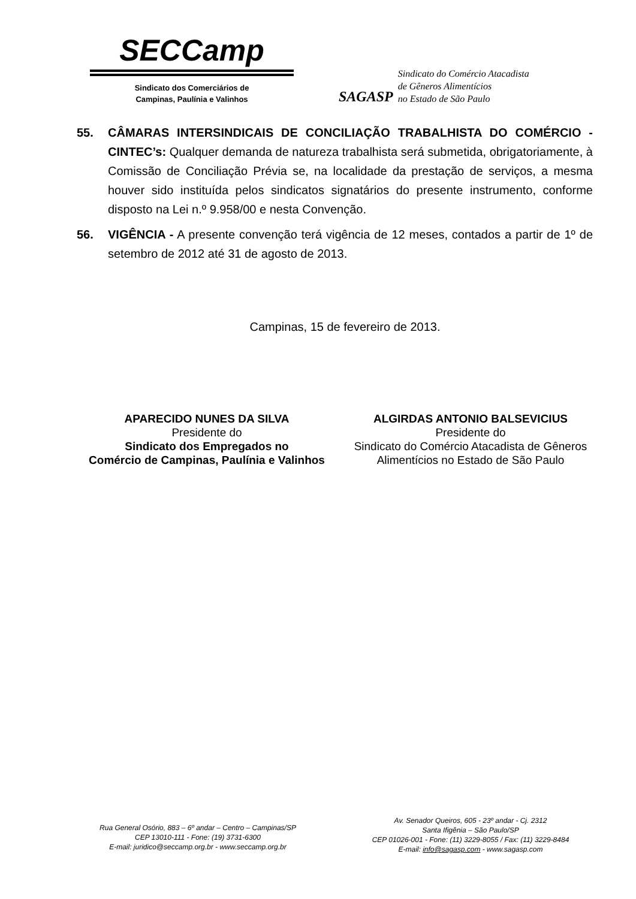SECCamp
Sindicato dos Comerciários de
Campinas, Paulínia e Valinhos
SAGASP
Sindicato do Comércio Atacadista
de Gêneros Alimentícios
no Estado de São Paulo
55. CÂMARAS INTERSINDICAIS DE CONCILIAÇÃO TRABALHISTA DO COMÉRCIO - CINTEC’s: Qualquer demanda de natureza trabalhista será submetida, obrigatoriamente, à Comissão de Conciliação Prévia se, na localidade da prestação de serviços, a mesma houver sido instituída pelos sindicatos signatários do presente instrumento, conforme disposto na Lei n.º 9.958/00 e nesta Convenção.
56. VIGÊNCIA - A presente convenção terá vigência de 12 meses, contados a partir de 1º de setembro de 2012 até 31 de agosto de 2013.
Campinas, 15 de fevereiro de 2013.
APARECIDO NUNES DA SILVA
Presidente do
Sindicato dos Empregados no
Comércio de Campinas, Paulínia e Valinhos
ALGIRDAS ANTONIO BALSEVICIUS
Presidente do
Sindicato do Comércio Atacadista de Gêneros Alimentícios no Estado de São Paulo
Rua General Osório, 883 – 6º andar – Centro – Campinas/SP
CEP 13010-111 - Fone: (19) 3731-6300
E-mail: juridico@seccamp.org.br - www.seccamp.org.br
Av. Senador Queiros, 605 - 23º andar - Cj. 2312
Santa Ifigênia – São Paulo/SP
CEP 01026-001 - Fone: (11) 3229-8055 / Fax: (11) 3229-8484
E-mail: info@sagasp.com - www.sagasp.com